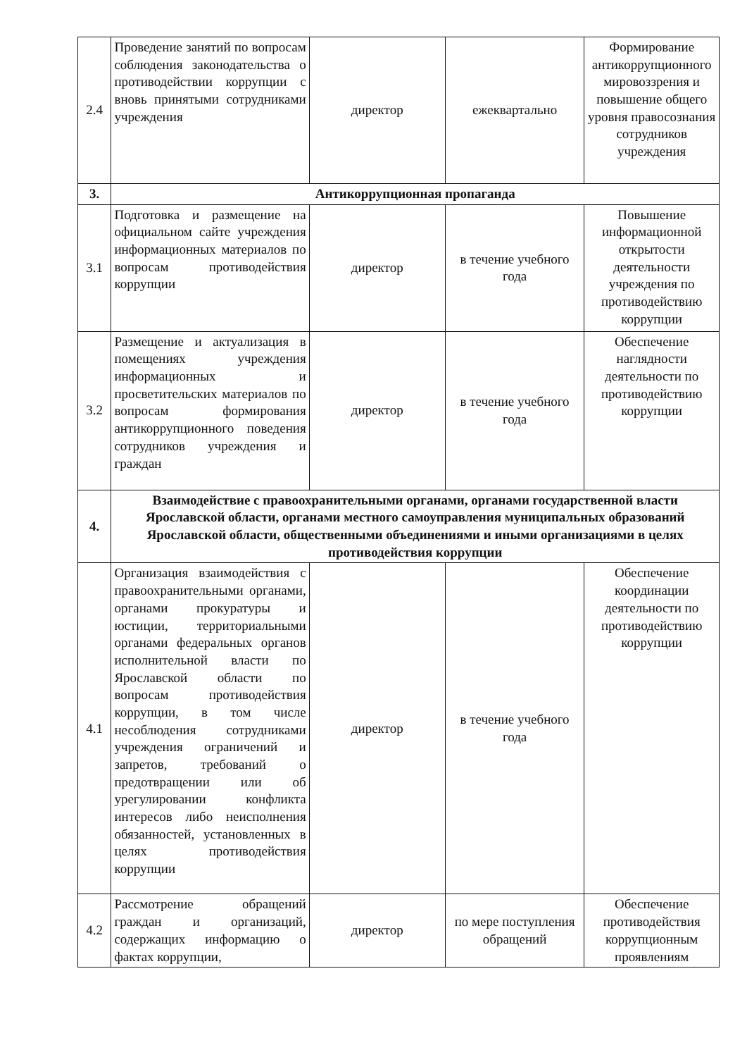| 2.4 | Проведение занятий по вопросам соблюдения законодательства о противодействии коррупции с вновь принятыми сотрудниками учреждения | директор | ежеквартально | Формирование антикоррупционного мировоззрения и повышение общего уровня правосознания сотрудников учреждения |
| 3. | Антикоррупционная пропаганда | | | |
| 3.1 | Подготовка и размещение на официальном сайте учреждения информационных материалов по вопросам противодействия коррупции | директор | в течение учебного года | Повышение информационной открытости деятельности учреждения по противодействию коррупции |
| 3.2 | Размещение и актуализация в помещениях учреждения информационных и просветительских материалов по вопросам формирования антикоррупционного поведения сотрудников учреждения и граждан | директор | в течение учебного года | Обеспечение наглядности деятельности по противодействию коррупции |
| 4. | Взаимодействие с правоохранительными органами, органами государственной власти Ярославской области, органами местного самоуправления муниципальных образований Ярославской области, общественными объединениями и иными организациями в целях противодействия коррупции | | | |
| 4.1 | Организация взаимодействия с правоохранительными органами, органами прокуратуры и юстиции, территориальными органами федеральных органов исполнительной власти по Ярославской области по вопросам противодействия коррупции, в том числе несоблюдения сотрудниками учреждения ограничений и запретов, требований о предотвращении или об урегулировании конфликта интересов либо неисполнения обязанностей, установленных в целях противодействия коррупции | директор | в течение учебного года | Обеспечение координации деятельности по противодействию коррупции |
| 4.2 | Рассмотрение обращений граждан и организаций, содержащих информацию о фактах коррупции, | директор | по мере поступления обращений | Обеспечение противодействия коррупционным проявлениям |